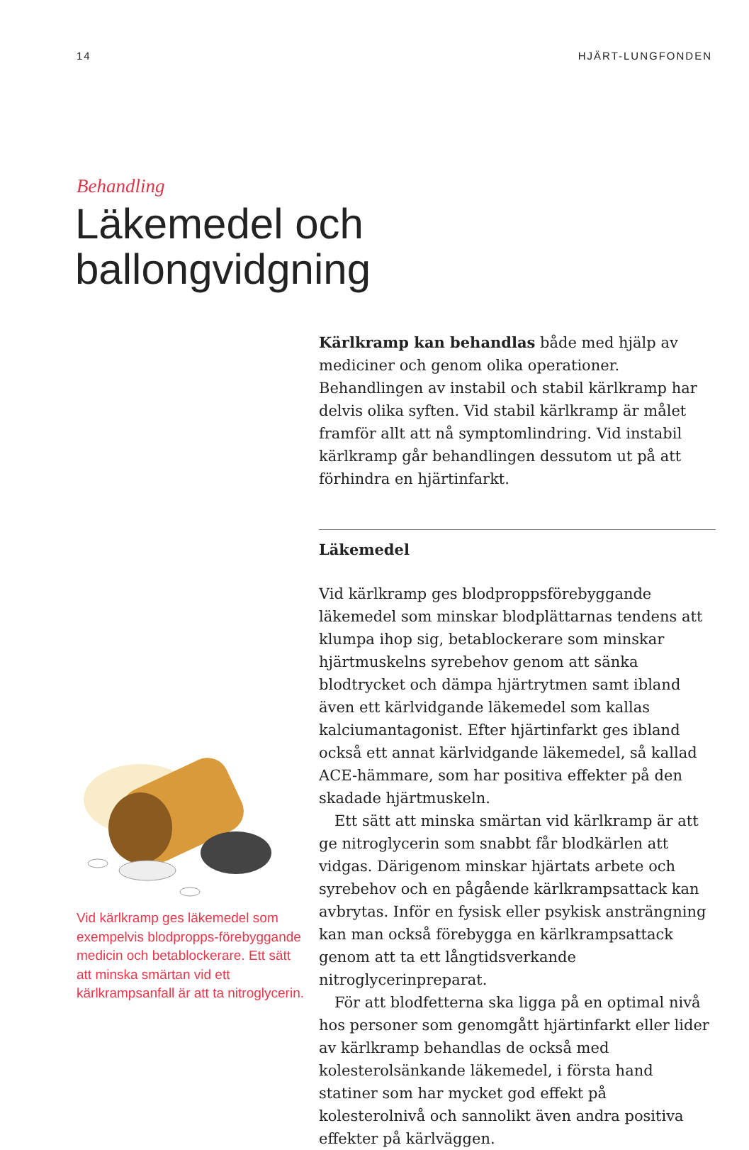14 HJÄRT-LUNGFONDEN
Behandling
Läkemedel och
ballongvidgning
Vid kärlkramp ges läkemedel som exempelvis blodpropps-förebyggande medicin och betablockerare. Ett sätt att minska smärtan vid ett kärlkrampsanfall är att ta nitroglycerin.
Kärlkramp kan behandlas både med hjälp av mediciner och genom olika operationer. Behandlingen av instabil och stabil kärlkramp har delvis olika syften. Vid stabil kärlkramp är målet framför allt att nå symptomlindring. Vid instabil kärlkramp går behandlingen dessutom ut på att förhindra en hjärtinfarkt.
Läkemedel
Vid kärlkramp ges blodproppsförebyggande läkemedel som minskar blodplättarnas tendens att klumpa ihop sig, betablockerare som minskar hjärtmuskelns syrebehov genom att sänka blodtrycket och dämpa hjärtrytmen samt ibland även ett kärlvidgande läkemedel som kallas kalciumantagonist. Efter hjärtinfarkt ges ibland också ett annat kärlvidgande läkemedel, så kallad ACE-hämmare, som har positiva effekter på den skadade hjärtmuskeln.
Ett sätt att minska smärtan vid kärlkramp är att ge nitroglycerin som snabbt får blodkärlen att vidgas. Därigenom minskar hjärtats arbete och syrebehov och en pågående kärlkrampsattack kan avbrytas. Inför en fysisk eller psykisk ansträngning kan man också förebygga en kärlkrampsattack genom att ta ett långtidsverkande nitroglycerinpreparat.
För att blodfetterna ska ligga på en optimal nivå hos personer som genomgått hjärtinfarkt eller lider av kärlkramp behandlas de också med kolesterolsänkande läkemedel, i första hand statiner som har mycket god effekt på kolesterolnivå och sannolikt även andra positiva effekter på kärlväggen.